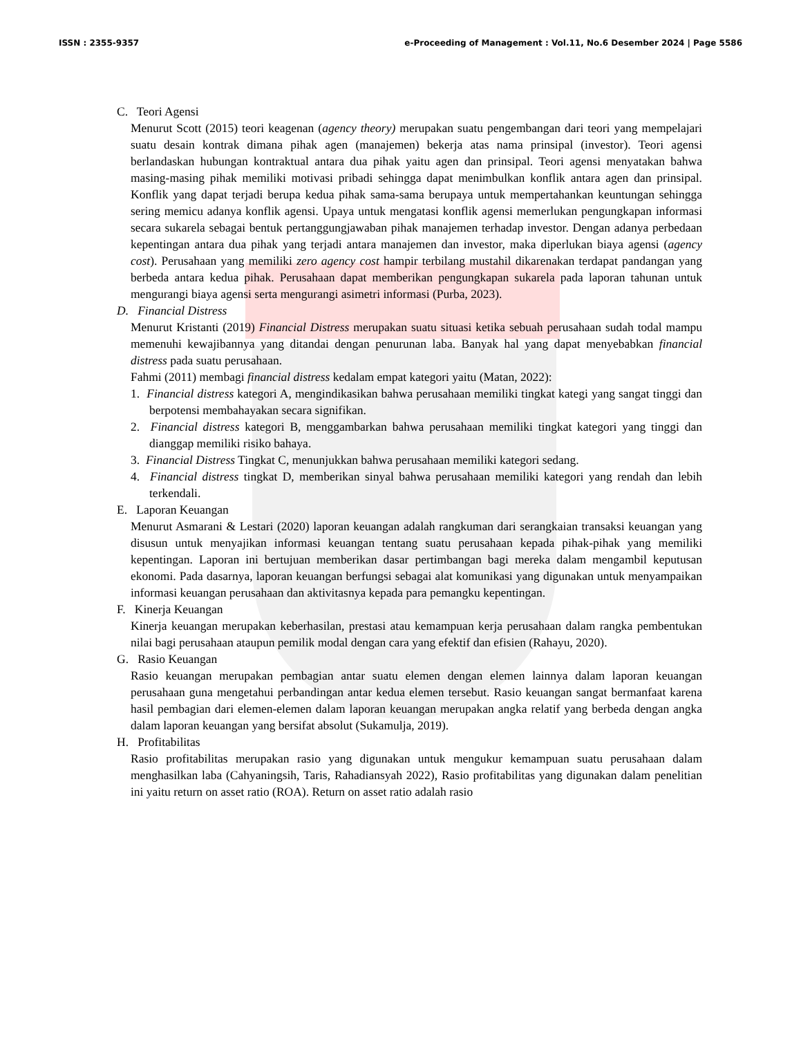ISSN : 2355-9357 e-Proceeding of Management : Vol.11, No.6 Desember 2024 | Page 5586
C. Teori Agensi
Menurut Scott (2015) teori keagenan (agency theory) merupakan suatu pengembangan dari teori yang mempelajari suatu desain kontrak dimana pihak agen (manajemen) bekerja atas nama prinsipal (investor). Teori agensi berlandaskan hubungan kontraktual antara dua pihak yaitu agen dan prinsipal. Teori agensi menyatakan bahwa masing-masing pihak memiliki motivasi pribadi sehingga dapat menimbulkan konflik antara agen dan prinsipal. Konflik yang dapat terjadi berupa kedua pihak sama-sama berupaya untuk mempertahankan keuntungan sehingga sering memicu adanya konflik agensi. Upaya untuk mengatasi konflik agensi memerlukan pengungkapan informasi secara sukarela sebagai bentuk pertanggungjawaban pihak manajemen terhadap investor. Dengan adanya perbedaan kepentingan antara dua pihak yang terjadi antara manajemen dan investor, maka diperlukan biaya agensi (agency cost). Perusahaan yang memiliki zero agency cost hampir terbilang mustahil dikarenakan terdapat pandangan yang berbeda antara kedua pihak. Perusahaan dapat memberikan pengungkapan sukarela pada laporan tahunan untuk mengurangi biaya agensi serta mengurangi asimetri informasi (Purba, 2023).
D. Financial Distress
Menurut Kristanti (2019) Financial Distress merupakan suatu situasi ketika sebuah perusahaan sudah todal mampu memenuhi kewajibannya yang ditandai dengan penurunan laba. Banyak hal yang dapat menyebabkan financial distress pada suatu perusahaan.
Fahmi (2011) membagi financial distress kedalam empat kategori yaitu (Matan, 2022):
1. Financial distress kategori A, mengindikasikan bahwa perusahaan memiliki tingkat kategi yang sangat tinggi dan berpotensi membahayakan secara signifikan.
2. Financial distress kategori B, menggambarkan bahwa perusahaan memiliki tingkat kategori yang tinggi dan dianggap memiliki risiko bahaya.
3. Financial Distress Tingkat C, menunjukkan bahwa perusahaan memiliki kategori sedang.
4. Financial distress tingkat D, memberikan sinyal bahwa perusahaan memiliki kategori yang rendah dan lebih terkendali.
E. Laporan Keuangan
Menurut Asmarani & Lestari (2020) laporan keuangan adalah rangkuman dari serangkaian transaksi keuangan yang disusun untuk menyajikan informasi keuangan tentang suatu perusahaan kepada pihak-pihak yang memiliki kepentingan. Laporan ini bertujuan memberikan dasar pertimbangan bagi mereka dalam mengambil keputusan ekonomi. Pada dasarnya, laporan keuangan berfungsi sebagai alat komunikasi yang digunakan untuk menyampaikan informasi keuangan perusahaan dan aktivitasnya kepada para pemangku kepentingan.
F. Kinerja Keuangan
Kinerja keuangan merupakan keberhasilan, prestasi atau kemampuan kerja perusahaan dalam rangka pembentukan nilai bagi perusahaan ataupun pemilik modal dengan cara yang efektif dan efisien (Rahayu, 2020).
G. Rasio Keuangan
Rasio keuangan merupakan pembagian antar suatu elemen dengan elemen lainnya dalam laporan keuangan perusahaan guna mengetahui perbandingan antar kedua elemen tersebut. Rasio keuangan sangat bermanfaat karena hasil pembagian dari elemen-elemen dalam laporan keuangan merupakan angka relatif yang berbeda dengan angka dalam laporan keuangan yang bersifat absolut (Sukamulja, 2019).
H. Profitabilitas
Rasio profitabilitas merupakan rasio yang digunakan untuk mengukur kemampuan suatu perusahaan dalam menghasilkan laba (Cahyaningsih, Taris, Rahadiansyah 2022), Rasio profitabilitas yang digunakan dalam penelitian ini yaitu return on asset ratio (ROA). Return on asset ratio adalah rasio